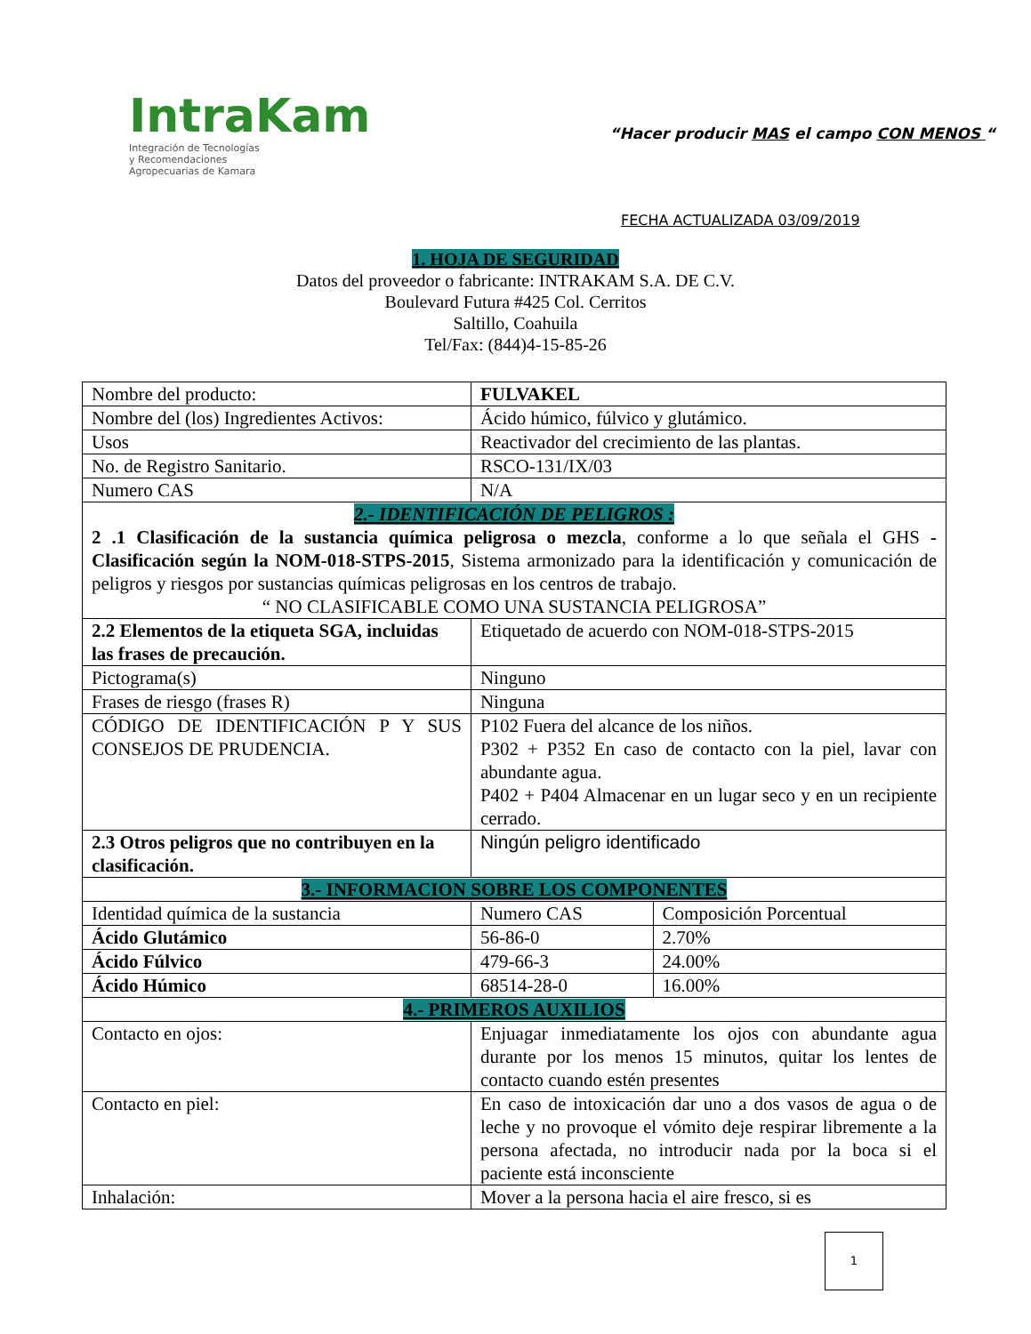IntraKam
Integración de Tecnologías
y Recomendaciones
Agropecuarias de Kamara
“Hacer producir MAS el campo CON MENOS “
FECHA ACTUALIZADA 03/09/2019
1. HOJA DE SEGURIDAD
Datos del proveedor o fabricante: INTRAKAM S.A. DE C.V.
Boulevard Futura #425 Col. Cerritos
Saltillo, Coahuila
Tel/Fax: (844)4-15-85-26
| Nombre del producto: | FULVAKEL | |
| Nombre del (los) Ingredientes Activos: | Ácido húmico, fúlvico y glutámico. | |
| Usos | Reactivador del crecimiento de las plantas. | |
| No. de Registro Sanitario. | RSCO-131/IX/03 | |
| Numero CAS | N/A | |
| 2.- IDENTIFICACIÓN DE PELIGROS : 2 .1 Clasificación de la sustancia química peligrosa o mezcla , conforme a lo que señala el GHS -Clasificación según la NOM-018-STPS-2015 , Sistema armonizado para la identificación y comunicación de peligros y riesgos por sustancias químicas peligrosas en los centros de trabajo. “ NO CLASIFICABLE COMO UNA SUSTANCIA PELIGROSA” | | |
| 2.2 Elementos de la etiqueta SGA, incluidas las frases de precaución. | Etiquetado de acuerdo con NOM-018-STPS-2015 | |
| Pictograma(s) | Ninguno | |
| Frases de riesgo (frases R) | Ninguna | |
| CÓDIGO DE IDENTIFICACIÓN P Y SUS CONSEJOS DE PRUDENCIA. | P102 Fuera del alcance de los niños. P302 + P352 En caso de contacto con la piel, lavar con abundante agua. P402 + P404 Almacenar en un lugar seco y en un recipiente cerrado. | |
| 2.3 Otros peligros que no contribuyen en la clasificación. | Ningún peligro identificado | |
| 3.- INFORMACION SOBRE LOS COMPONENTES | | |
| Identidad química de la sustancia | Numero CAS | Composición Porcentual |
| Ácido Glutámico | 56-86-0 | 2.70% |
| Ácido Fúlvico | 479-66-3 | 24.00% |
| Ácido Húmico | 68514-28-0 | 16.00% |
| 4.- PRIMEROS AUXILIOS | | |
| Contacto en ojos: | Enjuagar inmediatamente los ojos con abundante agua durante por los menos 15 minutos, quitar los lentes de contacto cuando estén presentes | |
| Contacto en piel: | En caso de intoxicación dar uno a dos vasos de agua o de leche y no provoque el vómito deje respirar libremente a la persona afectada, no introducir nada por la boca si el paciente está inconsciente | |
| Inhalación: | Mover a la persona hacia el aire fresco, si es | |
1